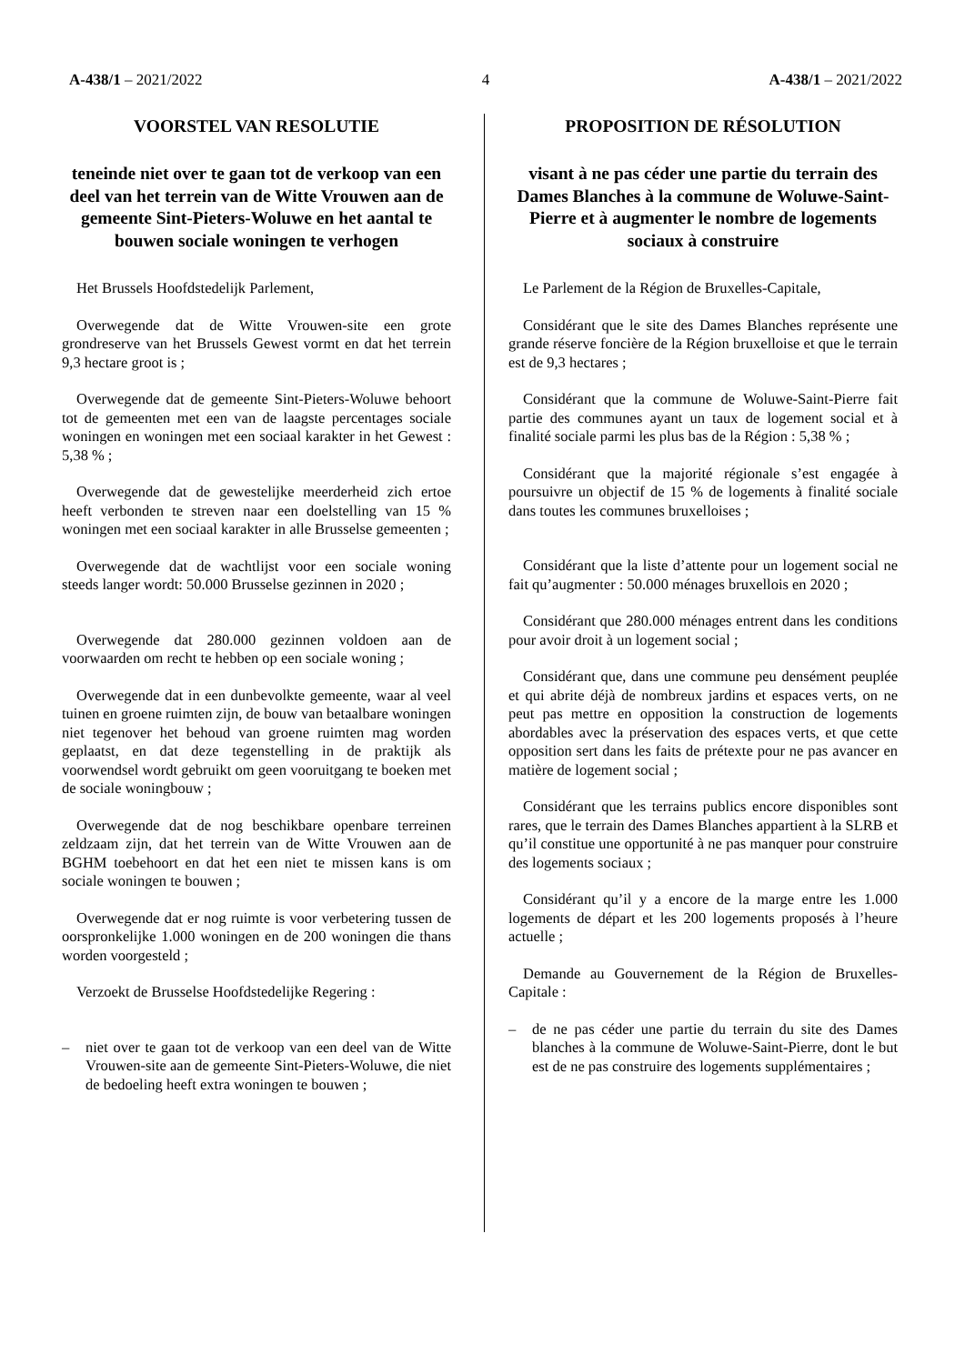A-438/1 – 2021/2022 4 A-438/1 – 2021/2022
VOORSTEL VAN RESOLUTIE
teneinde niet over te gaan tot de verkoop van een deel van het terrein van de Witte Vrouwen aan de gemeente Sint-Pieters-Woluwe en het aantal te bouwen sociale woningen te verhogen
Het Brussels Hoofdstedelijk Parlement,
Overwegende dat de Witte Vrouwen-site een grote grondreserve van het Brussels Gewest vormt en dat het terrein 9,3 hectare groot is ;
Overwegende dat de gemeente Sint-Pieters-Woluwe behoort tot de gemeenten met een van de laagste percentages sociale woningen en woningen met een sociaal karakter in het Gewest : 5,38 % ;
Overwegende dat de gewestelijke meerderheid zich ertoe heeft verbonden te streven naar een doelstelling van 15 % woningen met een sociaal karakter in alle Brusselse gemeenten ;
Overwegende dat de wachtlijst voor een sociale woning steeds langer wordt: 50.000 Brusselse gezinnen in 2020 ;
Overwegende dat 280.000 gezinnen voldoen aan de voorwaarden om recht te hebben op een sociale woning ;
Overwegende dat in een dunbevolkte gemeente, waar al veel tuinen en groene ruimten zijn, de bouw van betaalbare woningen niet tegenover het behoud van groene ruimten mag worden geplaatst, en dat deze tegenstelling in de praktijk als voorwendsel wordt gebruikt om geen vooruitgang te boeken met de sociale woningbouw ;
Overwegende dat de nog beschikbare openbare terreinen zeldzaam zijn, dat het terrein van de Witte Vrouwen aan de BGHM toebehoort en dat het een niet te missen kans is om sociale woningen te bouwen ;
Overwegende dat er nog ruimte is voor verbetering tussen de oorspronkelijke 1.000 woningen en de 200 woningen die thans worden voorgesteld ;
Verzoekt de Brusselse Hoofdstedelijke Regering :
– niet over te gaan tot de verkoop van een deel van de Witte Vrouwen-site aan de gemeente Sint-Pieters-Woluwe, die niet de bedoeling heeft extra woningen te bouwen ;
PROPOSITION DE RÉSOLUTION
visant à ne pas céder une partie du terrain des Dames Blanches à la commune de Woluwe-Saint-Pierre et à augmenter le nombre de logements sociaux à construire
Le Parlement de la Région de Bruxelles-Capitale,
Considérant que le site des Dames Blanches représente une grande réserve foncière de la Région bruxelloise et que le terrain est de 9,3 hectares ;
Considérant que la commune de Woluwe-Saint-Pierre fait partie des communes ayant un taux de logement social et à finalité sociale parmi les plus bas de la Région : 5,38 % ;
Considérant que la majorité régionale s’est engagée à poursuivre un objectif de 15 % de logements à finalité sociale dans toutes les communes bruxelloises ;
Considérant que la liste d’attente pour un logement social ne fait qu’augmenter : 50.000 ménages bruxellois en 2020 ;
Considérant que 280.000 ménages entrent dans les conditions pour avoir droit à un logement social ;
Considérant que, dans une commune peu densément peuplée et qui abrite déjà de nombreux jardins et espaces verts, on ne peut pas mettre en opposition la construction de logements abordables avec la préservation des espaces verts, et que cette opposition sert dans les faits de prétexte pour ne pas avancer en matière de logement social ;
Considérant que les terrains publics encore disponibles sont rares, que le terrain des Dames Blanches appartient à la SLRB et qu’il constitue une opportunité à ne pas manquer pour construire des logements sociaux ;
Considérant qu’il y a encore de la marge entre les 1.000 logements de départ et les 200 logements proposés à l’heure actuelle ;
Demande au Gouvernement de la Région de Bruxelles-Capitale :
– de ne pas céder une partie du terrain du site des Dames blanches à la commune de Woluwe-Saint-Pierre, dont le but est de ne pas construire des logements supplémentaires ;